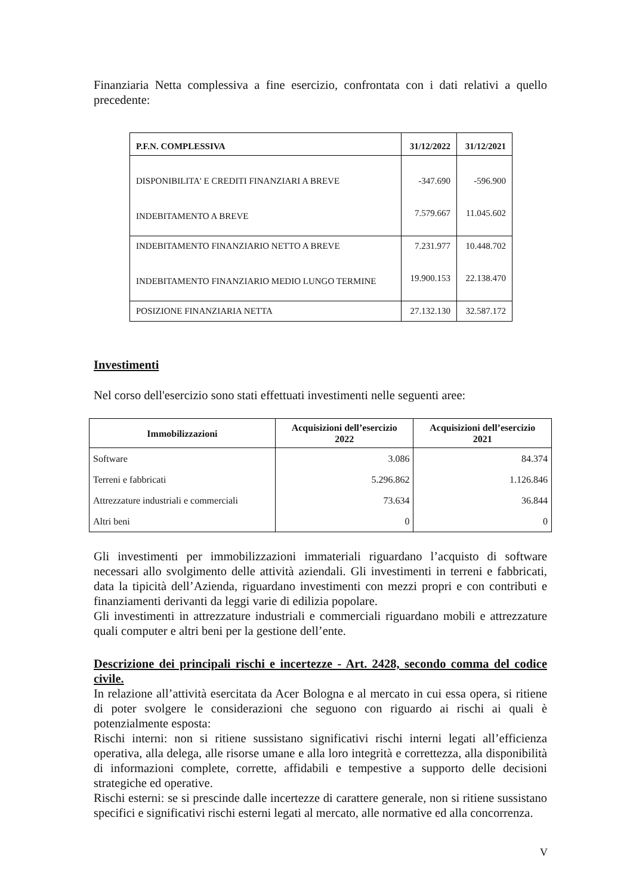Finanziaria Netta complessiva a fine esercizio, confrontata con i dati relativi a quello precedente:
| P.F.N. COMPLESSIVA | 31/12/2022 | 31/12/2021 |
| --- | --- | --- |
| DISPONIBILITA' E CREDITI FINANZIARI A BREVE | -347.690 | -596.900 |
| INDEBITAMENTO A BREVE | 7.579.667 | 11.045.602 |
| INDEBITAMENTO FINANZIARIO NETTO A BREVE | 7.231.977 | 10.448.702 |
| INDEBITAMENTO FINANZIARIO MEDIO LUNGO TERMINE | 19.900.153 | 22.138.470 |
| POSIZIONE FINANZIARIA NETTA | 27.132.130 | 32.587.172 |
Investimenti
Nel corso dell'esercizio sono stati effettuati investimenti nelle seguenti aree:
| Immobilizzazioni | Acquisizioni dell’esercizio 2022 | Acquisizioni dell’esercizio 2021 |
| --- | --- | --- |
| Software | 3.086 | 84.374 |
| Terreni e fabbricati | 5.296.862 | 1.126.846 |
| Attrezzature industriali e commerciali | 73.634 | 36.844 |
| Altri beni | 0 | 0 |
Gli investimenti per immobilizzazioni immateriali riguardano l’acquisto di software necessari allo svolgimento delle attività aziendali. Gli investimenti in terreni e fabbricati, data la tipicità dell’Azienda, riguardano investimenti con mezzi propri e con contributi e finanziamenti derivanti da leggi varie di edilizia popolare.
Gli investimenti in attrezzature industriali e commerciali riguardano mobili e attrezzature quali computer e altri beni per la gestione dell’ente.
Descrizione dei principali rischi e incertezze - Art. 2428, secondo comma del codice civile.
In relazione all’attività esercitata da Acer Bologna e al mercato in cui essa opera, si ritiene di poter svolgere le considerazioni che seguono con riguardo ai rischi ai quali è potenzialmente esposta:
Rischi interni: non si ritiene sussistano significativi rischi interni legati all’efficienza operativa, alla delega, alle risorse umane e alla loro integrità e correttezza, alla disponibilità di informazioni complete, corrette, affidabili e tempestive a supporto delle decisioni strategiche ed operative.
Rischi esterni: se si prescinde dalle incertezze di carattere generale, non si ritiene sussistano specifici e significativi rischi esterni legati al mercato, alle normative ed alla concorrenza.
V